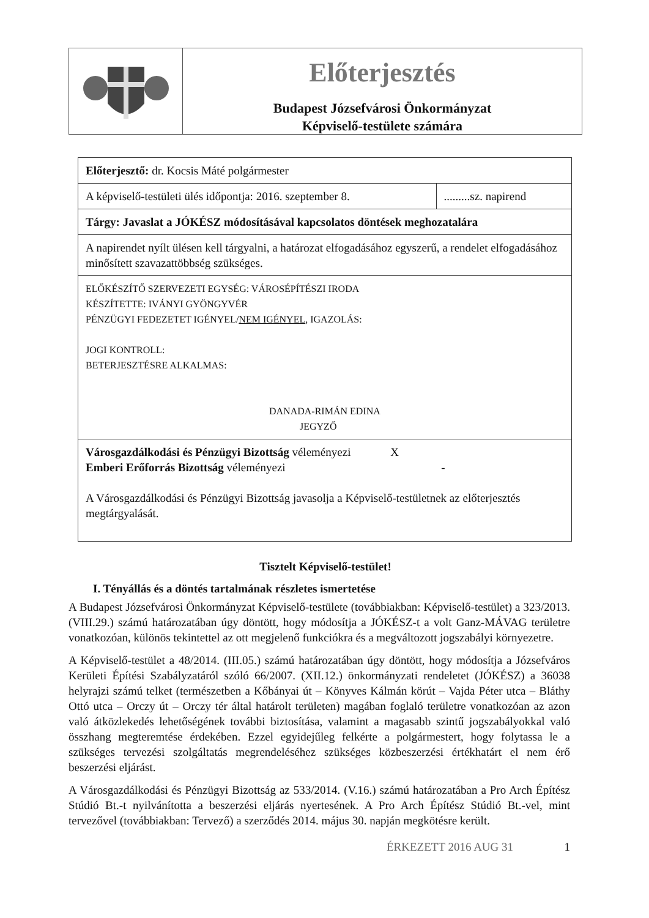Előterjesztés
Budapest Józsefvárosi Önkormányzat
Képviselő-testülete számára
| Előterjesztő: dr. Kocsis Máté polgármester | |
| A képviselő-testületi ülés időpontja: 2016. szeptember 8. | .........sz. napirend |
| Tárgy: Javaslat a JÓKÉSZ módosításával kapcsolatos döntések meghozatalára | |
| A napirendet nyílt ülésen kell tárgyalni, a határozat elfogadásához egyszerű, a rendelet elfogadásához minősített szavazattöbbség szükséges. | |
| ELŐKÉSZÍTŐ SZERVEZETI EGYSÉG: VÁROSÉPÍTÉSZI IRODA KÉSZÍTETTE: IVÁNYI GYÖNGYVÉR PÉNZÜGYI FEDEZETET IGÉNYEL/ NEM IGÉNYEL , IGAZOLÁS: JOGI KONTROLL: BETERJESZTÉSRE ALKALMAS: DANADA-RIMÁN EDINA JEGYZŐ | |
| Városgazdálkodási és Pénzügyi Bizottság véleményezi X Emberi Erőforrás Bizottság véleményezi - A Városgazdálkodási és Pénzügyi Bizottság javasolja a Képviselő-testületnek az előterjesztés megtárgyalását. | |
Tisztelt Képviselő-testület!
I. Tényállás és a döntés tartalmának részletes ismertetése
A Budapest Józsefvárosi Önkormányzat Képviselő-testülete (továbbiakban: Képviselő-testület) a 323/2013. (VIII.29.) számú határozatában úgy döntött, hogy módosítja a JÓKÉSZ-t a volt Ganz-MÁVAG területre vonatkozóan, különös tekintettel az ott megjelenő funkciókra és a megváltozott jogszabályi környezetre.
A Képviselő-testület a 48/2014. (III.05.) számú határozatában úgy döntött, hogy módosítja a Józsefváros Kerületi Építési Szabályzatáról szóló 66/2007. (XII.12.) önkormányzati rendeletet (JÓKÉSZ) a 36038 helyrajzi számú telket (természetben a Kőbányai út – Könyves Kálmán körút – Vajda Péter utca – Bláthy Ottó utca – Orczy út – Orczy tér által határolt területen) magában foglaló területre vonatkozóan az azon való átközlekedés lehetőségének további biztosítása, valamint a magasabb szintű jogszabályokkal való összhang megteremtése érdekében. Ezzel egyidejűleg felkérte a polgármestert, hogy folytassa le a szükséges tervezési szolgáltatás megrendeléséhez szükséges közbeszerzési értékhatárt el nem érő beszerzési eljárást.
A Városgazdálkodási és Pénzügyi Bizottság az 533/2014. (V.16.) számú határozatában a Pro Arch Építész Stúdió Bt.-t nyilvánította a beszerzési eljárás nyertesének. A Pro Arch Építész Stúdió Bt.-vel, mint tervezővel (továbbiakban: Tervező) a szerződés 2014. május 30. napján megkötésre került.
ÉRKEZETT 2016 AUG 31 1